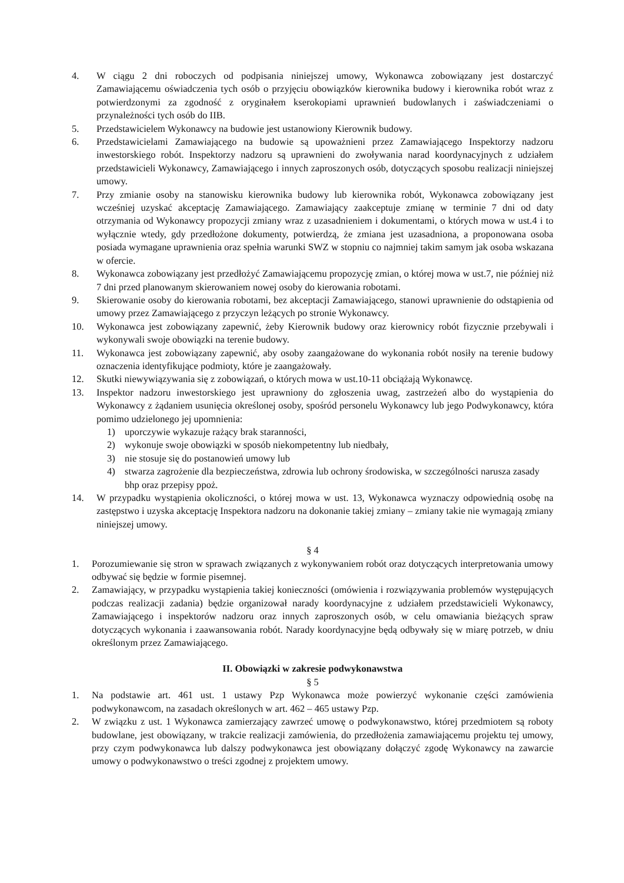4. W ciągu 2 dni roboczych od podpisania niniejszej umowy, Wykonawca zobowiązany jest dostarczyć Zamawiającemu oświadczenia tych osób o przyjęciu obowiązków kierownika budowy i kierownika robót wraz z potwierdzonymi za zgodność z oryginałem kserokopiami uprawnień budowlanych i zaświadczeniami o przynależności tych osób do IIB.
5. Przedstawicielem Wykonawcy na budowie jest ustanowiony Kierownik budowy.
6. Przedstawicielami Zamawiającego na budowie są upoważnieni przez Zamawiającego Inspektorzy nadzoru inwestorskiego robót. Inspektorzy nadzoru są uprawnieni do zwoływania narad koordynacyjnych z udziałem przedstawicieli Wykonawcy, Zamawiającego i innych zaproszonych osób, dotyczących sposobu realizacji niniejszej umowy.
7. Przy zmianie osoby na stanowisku kierownika budowy lub kierownika robót, Wykonawca zobowiązany jest wcześniej uzyskać akceptację Zamawiającego. Zamawiający zaakceptuje zmianę w terminie 7 dni od daty otrzymania od Wykonawcy propozycji zmiany wraz z uzasadnieniem i dokumentami, o których mowa w ust.4 i to wyłącznie wtedy, gdy przedłożone dokumenty, potwierdzą, że zmiana jest uzasadniona, a proponowana osoba posiada wymagane uprawnienia oraz spełnia warunki SWZ w stopniu co najmniej takim samym jak osoba wskazana w ofercie.
8. Wykonawca zobowiązany jest przedłożyć Zamawiającemu propozycję zmian, o której mowa w ust.7, nie później niż 7 dni przed planowanym skierowaniem nowej osoby do kierowania robotami.
9. Skierowanie osoby do kierowania robotami, bez akceptacji Zamawiającego, stanowi uprawnienie do odstąpienia od umowy przez Zamawiającego z przyczyn leżących po stronie Wykonawcy.
10. Wykonawca jest zobowiązany zapewnić, żeby Kierownik budowy oraz kierownicy robót fizycznie przebywali i wykonywali swoje obowiązki na terenie budowy.
11. Wykonawca jest zobowiązany zapewnić, aby osoby zaangażowane do wykonania robót nosiły na terenie budowy oznaczenia identyfikujące podmioty, które je zaangażowały.
12. Skutki niewywiązywania się z zobowiązań, o których mowa w ust.10-11 obciążają Wykonawcę.
13. Inspektor nadzoru inwestorskiego jest uprawniony do zgłoszenia uwag, zastrzeżeń albo do wystąpienia do Wykonawcy z żądaniem usunięcia określonej osoby, spośród personelu Wykonawcy lub jego Podwykonawcy, która pomimo udzielonego jej upomnienia:
1) uporczywie wykazuje rażący brak staranności,
2) wykonuje swoje obowiązki w sposób niekompetentny lub niedbały,
3) nie stosuje się do postanowień umowy lub
4) stwarza zagrożenie dla bezpieczeństwa, zdrowia lub ochrony środowiska, w szczególności narusza zasady bhp oraz przepisy ppoż.
14. W przypadku wystąpienia okoliczności, o której mowa w ust. 13, Wykonawca wyznaczy odpowiednią osobę na zastępstwo i uzyska akceptację Inspektora nadzoru na dokonanie takiej zmiany – zmiany takie nie wymagają zmiany niniejszej umowy.
§ 4
1. Porozumiewanie się stron w sprawach związanych z wykonywaniem robót oraz dotyczących interpretowania umowy odbywać się będzie w formie pisemnej.
2. Zamawiający, w przypadku wystąpienia takiej konieczności (omówienia i rozwiązywania problemów występujących podczas realizacji zadania) będzie organizował narady koordynacyjne z udziałem przedstawicieli Wykonawcy, Zamawiającego i inspektorów nadzoru oraz innych zaproszonych osób, w celu omawiania bieżących spraw dotyczących wykonania i zaawansowania robót. Narady koordynacyjne będą odbywały się w miarę potrzeb, w dniu określonym przez Zamawiającego.
II. Obowiązki w zakresie podwykonawstwa
§ 5
1. Na podstawie art. 461 ust. 1 ustawy Pzp Wykonawca może powierzyć wykonanie części zamówienia podwykonawcom, na zasadach określonych w art. 462 – 465 ustawy Pzp.
2. W związku z ust. 1 Wykonawca zamierzający zawrzeć umowę o podwykonawstwo, której przedmiotem są roboty budowlane, jest obowiązany, w trakcie realizacji zamówienia, do przedłożenia zamawiającemu projektu tej umowy, przy czym podwykonawca lub dalszy podwykonawca jest obowiązany dołączyć zgodę Wykonawcy na zawarcie umowy o podwykonawstwo o treści zgodnej z projektem umowy.